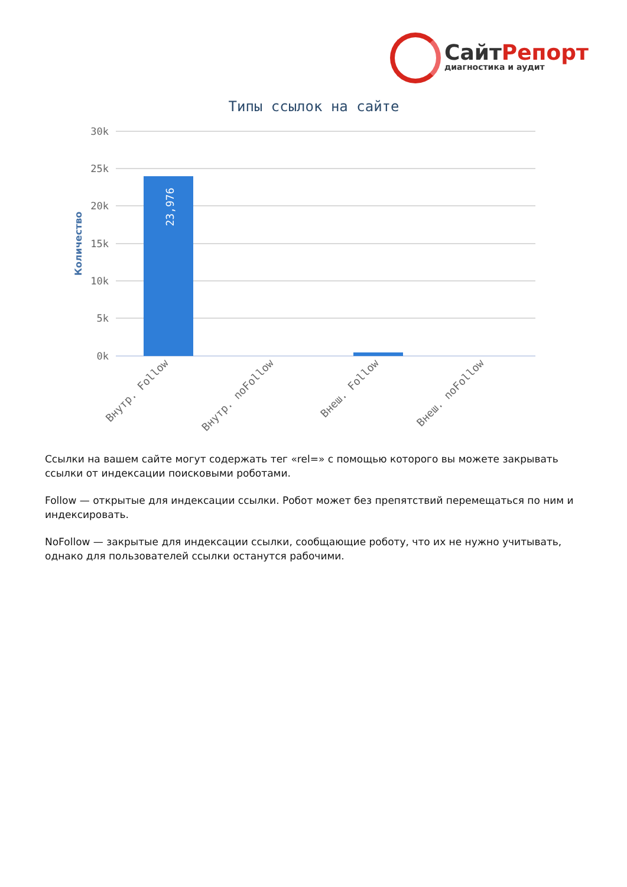СайтРепорт
диагностика и аудит
Типы ссылок на сайте
30k
25k
20k
15k
10k
5k
0k
Количество
23,976
Внутр. Follow
Внутр. noFollow
Внеш. Follow
Внеш. noFollow
Ссылки на вашем сайте могут содержать тег «rel=» с помощью которого вы можете закрывать ссылки от индексации поисковыми роботами.
Follow — открытые для индексации ссылки. Робот может без препятствий перемещаться по ним и индексировать.
NoFollow — закрытые для индексации ссылки, сообщающие роботу, что их не нужно учитывать, однако для пользователей ссылки останутся рабочими.